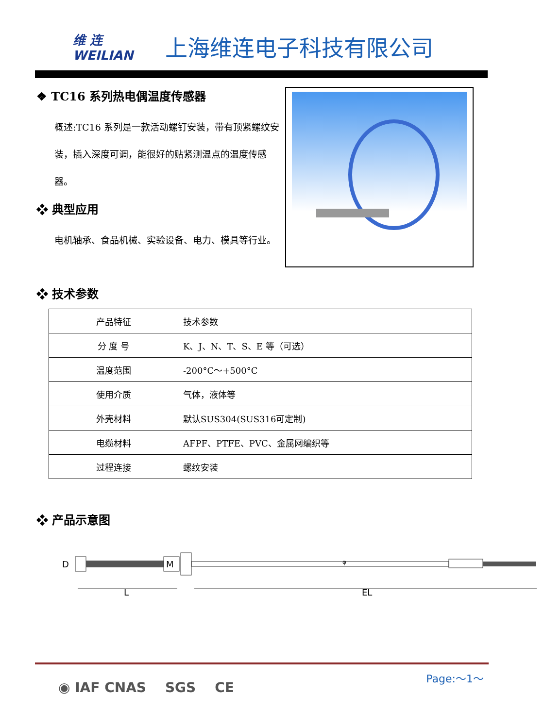维 连
WEILIAN
上海维连电子科技有限公司
❖ TC16 系列热电偶温度传感器
概述:TC16 系列是一款活动螺钉安装，带有顶紧螺纹安装，插入深度可调，能很好的贴紧测温点的温度传感器。
❖ 典型应用
电机轴承、食品机械、实验设备、电力、模具等行业。
❖ 技术参数
| 产品特征 | 技术参数 |
| 分 度 号 | K、J、N、T、S、E 等（可选） |
| 温度范围 | -200°C～+500°C |
| 使用介质 | 气体，液体等 |
| 外壳材料 | 默认SUS304(SUS316可定制) |
| 电缆材料 | AFPF、PTFE、PVC、金属网编织等 |
| 过程连接 | 螺纹安装 |
❖ 产品示意图
D
M
φ
L
EL
Page:～1～
◉ IAF CNAS SGS CE